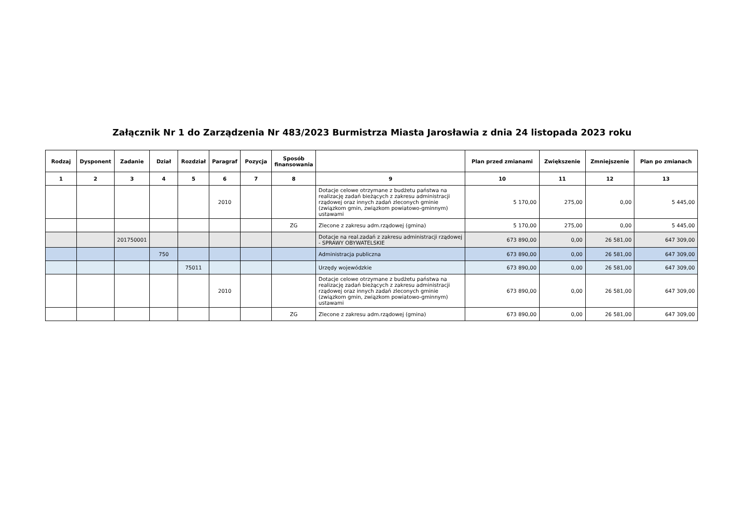Załącznik Nr 1 do Zarządzenia Nr 483/2023 Burmistrza Miasta Jarosławia z dnia 24 listopada 2023 roku
| Rodzaj | Dysponent | Zadanie | Dział | Rozdział | Paragraf | Pozycja | Sposób finansowania | | Plan przed zmianami | Zwiększenie | Zmniejszenie | Plan po zmianach |
| --- | --- | --- | --- | --- | --- | --- | --- | --- | --- | --- | --- | --- |
| 1 | 2 | 3 | 4 | 5 | 6 | 7 | 8 | 9 | 10 | 11 | 12 | 13 |
| | | | | | 2010 | | | Dotacje celowe otrzymane z budżetu państwa na realizację zadań bieżących z zakresu administracji rządowej oraz innych zadań zleconych gminie (związkom gmin, związkom powiatowo-gminnym) ustawami | 5 170,00 | 275,00 | 0,00 | 5 445,00 |
| | | | | | | | ZG | Zlecone z zakresu adm.rządowej (gmina) | 5 170,00 | 275,00 | 0,00 | 5 445,00 |
| | | 201750001 | | | | | | Dotacje na real.zadań z zakresu administracji rządowej - SPRAWY OBYWATELSKIE | 673 890,00 | 0,00 | 26 581,00 | 647 309,00 |
| | | | 750 | | | | | Administracja publiczna | 673 890,00 | 0,00 | 26 581,00 | 647 309,00 |
| | | | | 75011 | | | | Urzędy wojewódzkie | 673 890,00 | 0,00 | 26 581,00 | 647 309,00 |
| | | | | | 2010 | | | Dotacje celowe otrzymane z budżetu państwa na realizację zadań bieżących z zakresu administracji rządowej oraz innych zadań zleconych gminie (związkom gmin, związkom powiatowo-gminnym) ustawami | 673 890,00 | 0,00 | 26 581,00 | 647 309,00 |
| | | | | | | | ZG | Zlecone z zakresu adm.rządowej (gmina) | 673 890,00 | 0,00 | 26 581,00 | 647 309,00 |